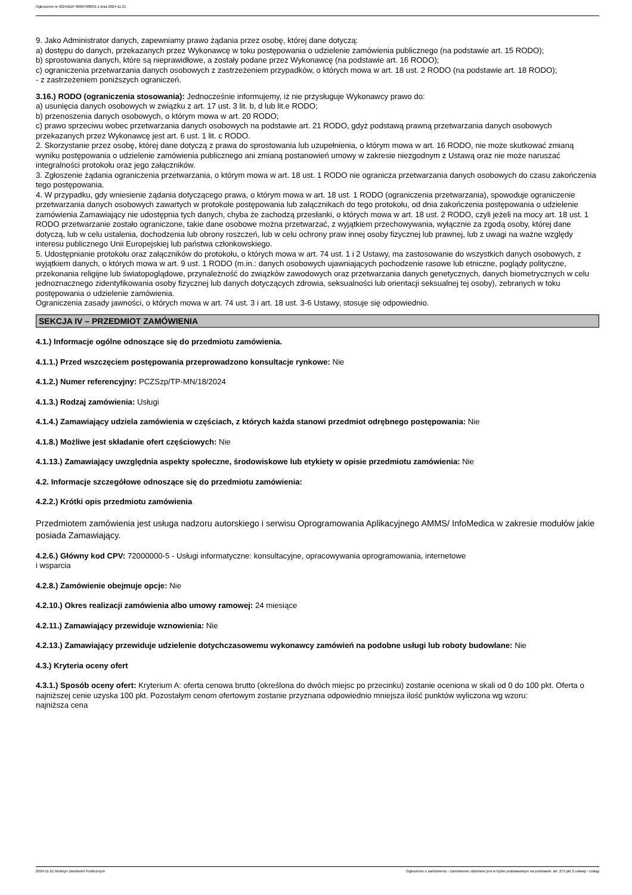Ogłoszenie nr 2024/BZP 00607988/01 z dnia 2024-11-21
9. Jako Administrator danych, zapewniamy prawo żądania przez osobę, której dane dotyczą:
a) dostępu do danych, przekazanych przez Wykonawcę w toku postępowania o udzielenie zamówienia publicznego (na podstawie art. 15 RODO);
b) sprostowania danych, które są nieprawidłowe, a zostały podane przez Wykonawcę (na podstawie art. 16 RODO);
c) ograniczenia przetwarzania danych osobowych z zastrzeżeniem przypadków, o których mowa w art. 18 ust. 2 RODO (na podstawie art. 18 RODO);
- z zastrzeżeniem poniższych ograniczeń.
3.16.) RODO (ograniczenia stosowania): Jednocześnie informujemy, iż nie przysługuje Wykonawcy prawo do:
a) usunięcia danych osobowych w związku z art. 17 ust. 3 lit. b, d lub lit.e RODO;
b) przenoszenia danych osobowych, o którym mowa w art. 20 RODO;
c) prawo sprzeciwu wobec przetwarzania danych osobowych na podstawie art. 21 RODO, gdyż podstawą prawną przetwarzania danych osobowych przekazanych przez Wykonawcę jest art. 6 ust. 1 lit. c RODO.
2. Skorzystanie przez osobę, której dane dotyczą z prawa do sprostowania lub uzupełnienia, o którym mowa w art. 16 RODO, nie może skutkować zmianą wyniku postępowania o udzielenie zamówienia publicznego ani zmianą postanowień umowy w zakresie niezgodnym z Ustawą oraz nie może naruszać integralności protokołu oraz jego załączników.
3. Zgłoszenie żądania ograniczenia przetwarzania, o którym mowa w art. 18 ust. 1 RODO nie ogranicza przetwarzania danych osobowych do czasu zakończenia tego postępowania.
4. W przypadku, gdy wniesienie żądania dotyczącego prawa, o którym mowa w art. 18 ust. 1 RODO (ograniczenia przetwarzania), spowoduje ograniczenie przetwarzania danych osobowych zawartych w protokole postępowania lub załącznikach do tego protokołu, od dnia zakończenia postępowania o udzielenie zamówienia Zamawiający nie udostępnia tych danych, chyba że zachodzą przesłanki, o których mowa w art. 18 ust. 2 RODO, czyli jeżeli na mocy art. 18 ust. 1 RODO przetwarzanie zostało ograniczone, takie dane osobowe można przetwarzać, z wyjątkiem przechowywania, wyłącznie za zgodą osoby, której dane dotyczą, lub w celu ustalenia, dochodzenia lub obrony roszczeń, lub w celu ochrony praw innej osoby fizycznej lub prawnej, lub z uwagi na ważne względy interesu publicznego Unii Europejskiej lub państwa członkowskiego.
5. Udostępnianie protokołu oraz załączników do protokołu, o których mowa w art. 74 ust. 1 i 2 Ustawy, ma zastosowanie do wszystkich danych osobowych, z wyjątkiem danych, o których mowa w art. 9 ust. 1 RODO (m.in.: danych osobowych ujawniających pochodzenie rasowe lub etniczne, poglądy polityczne, przekonania religijne lub światopoglądowe, przynależność do związków zawodowych oraz przetwarzania danych genetycznych, danych biometrycznych w celu jednoznacznego zidentyfikowania osoby fizycznej lub danych dotyczących zdrowia, seksualności lub orientacji seksualnej tej osoby), zebranych w toku postępowania o udzielenie zamówienia.
Ograniczenia zasady jawności, o których mowa w art. 74 ust. 3 i art. 18 ust. 3-6 Ustawy, stosuje się odpowiednio.
SEKCJA IV – PRZEDMIOT ZAMÓWIENIA
4.1.) Informacje ogólne odnoszące się do przedmiotu zamówienia.
4.1.1.) Przed wszczęciem postępowania przeprowadzono konsultacje rynkowe: Nie
4.1.2.) Numer referencyjny: PCZSzp/TP-MN/18/2024
4.1.3.) Rodzaj zamówienia: Usługi
4.1.4.) Zamawiający udziela zamówienia w częściach, z których każda stanowi przedmiot odrębnego postępowania: Nie
4.1.8.) Możliwe jest składanie ofert częściowych: Nie
4.1.13.) Zamawiający uwzględnia aspekty społeczne, środowiskowe lub etykiety w opisie przedmiotu zamówienia: Nie
4.2. Informacje szczegółowe odnoszące się do przedmiotu zamówienia:
4.2.2.) Krótki opis przedmiotu zamówienia
Przedmiotem zamówienia jest usługa nadzoru autorskiego i serwisu Oprogramowania Aplikacyjnego AMMS/ InfoMedica w zakresie modułów jakie posiada Zamawiający.
4.2.6.) Główny kod CPV: 72000000-5 - Usługi informatyczne: konsultacyjne, opracowywania oprogramowania, internetowe
i wsparcia
4.2.8.) Zamówienie obejmuje opcje: Nie
4.2.10.) Okres realizacji zamówienia albo umowy ramowej: 24 miesiące
4.2.11.) Zamawiający przewiduje wznowienia: Nie
4.2.13.) Zamawiający przewiduje udzielenie dotychczasowemu wykonawcy zamówień na podobne usługi lub roboty budowlane: Nie
4.3.) Kryteria oceny ofert
4.3.1.) Sposób oceny ofert: Kryterium A: oferta cenowa brutto (określona do dwóch miejsc po przecinku) zostanie oceniona w skali od 0 do 100 pkt. Oferta o najniższej cenie uzyska 100 pkt. Pozostałym cenom ofertowym zostanie przyznana odpowiednio mniejsza ilość punktów wyliczona wg wzoru:
najniższa cena
2024-11-21 Biuletyn Zamówień Publicznych Ogłoszenie o zamówieniu - Zamówienie udzielane jest w trybie podstawowym na podstawie: art. 275 pkt 2 ustawy - Usługi